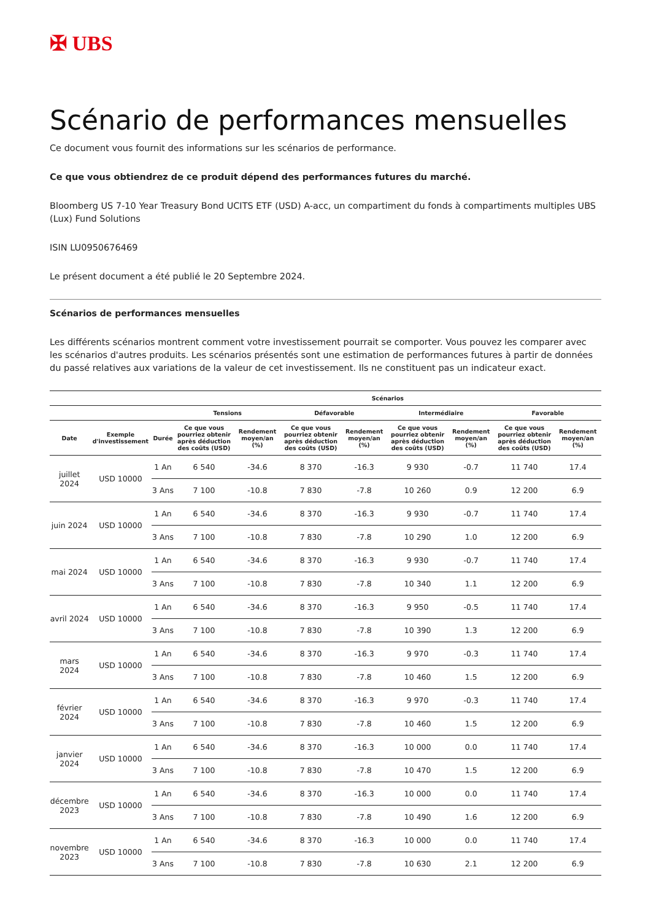✠ UBS
Scénario de performances mensuelles
Ce document vous fournit des informations sur les scénarios de performance.
Ce que vous obtiendrez de ce produit dépend des performances futures du marché.
Bloomberg US 7-10 Year Treasury Bond UCITS ETF (USD) A-acc, un compartiment du fonds à compartiments multiples UBS (Lux) Fund Solutions
ISIN LU0950676469
Le présent document a été publié le 20 Septembre 2024.
Scénarios de performances mensuelles
Les différents scénarios montrent comment votre investissement pourrait se comporter. Vous pouvez les comparer avec les scénarios d'autres produits. Les scénarios présentés sont une estimation de performances futures à partir de données du passé relatives aux variations de la valeur de cet investissement. Ils ne constituent pas un indicateur exact.
| | | | Scénarios | | | | | | | |
| --- | --- | --- | --- | --- | --- | --- | --- | --- | --- | --- |
| | | | Tensions | | Défavorable | | Intermédiaire | | Favorable | |
| Date | Exemple d'investissement | Durée | Ce que vous pourriez obtenir après déduction des coûts (USD) | Rendement moyen/an (%) | Ce que vous pourriez obtenir après déduction des coûts (USD) | Rendement moyen/an (%) | Ce que vous pourriez obtenir après déduction des coûts (USD) | Rendement moyen/an (%) | Ce que vous pourriez obtenir après déduction des coûts (USD) | Rendement moyen/an (%) |
| juillet 2024 | USD 10000 | 1 An | 6 540 | -34.6 | 8 370 | -16.3 | 9 930 | -0.7 | 11 740 | 17.4 |
| | | 3 Ans | 7 100 | -10.8 | 7 830 | -7.8 | 10 260 | 0.9 | 12 200 | 6.9 |
| juin 2024 | USD 10000 | 1 An | 6 540 | -34.6 | 8 370 | -16.3 | 9 930 | -0.7 | 11 740 | 17.4 |
| | | 3 Ans | 7 100 | -10.8 | 7 830 | -7.8 | 10 290 | 1.0 | 12 200 | 6.9 |
| mai 2024 | USD 10000 | 1 An | 6 540 | -34.6 | 8 370 | -16.3 | 9 930 | -0.7 | 11 740 | 17.4 |
| | | 3 Ans | 7 100 | -10.8 | 7 830 | -7.8 | 10 340 | 1.1 | 12 200 | 6.9 |
| avril 2024 | USD 10000 | 1 An | 6 540 | -34.6 | 8 370 | -16.3 | 9 950 | -0.5 | 11 740 | 17.4 |
| | | 3 Ans | 7 100 | -10.8 | 7 830 | -7.8 | 10 390 | 1.3 | 12 200 | 6.9 |
| mars 2024 | USD 10000 | 1 An | 6 540 | -34.6 | 8 370 | -16.3 | 9 970 | -0.3 | 11 740 | 17.4 |
| | | 3 Ans | 7 100 | -10.8 | 7 830 | -7.8 | 10 460 | 1.5 | 12 200 | 6.9 |
| février 2024 | USD 10000 | 1 An | 6 540 | -34.6 | 8 370 | -16.3 | 9 970 | -0.3 | 11 740 | 17.4 |
| | | 3 Ans | 7 100 | -10.8 | 7 830 | -7.8 | 10 460 | 1.5 | 12 200 | 6.9 |
| janvier 2024 | USD 10000 | 1 An | 6 540 | -34.6 | 8 370 | -16.3 | 10 000 | 0.0 | 11 740 | 17.4 |
| | | 3 Ans | 7 100 | -10.8 | 7 830 | -7.8 | 10 470 | 1.5 | 12 200 | 6.9 |
| décembre 2023 | USD 10000 | 1 An | 6 540 | -34.6 | 8 370 | -16.3 | 10 000 | 0.0 | 11 740 | 17.4 |
| | | 3 Ans | 7 100 | -10.8 | 7 830 | -7.8 | 10 490 | 1.6 | 12 200 | 6.9 |
| novembre 2023 | USD 10000 | 1 An | 6 540 | -34.6 | 8 370 | -16.3 | 10 000 | 0.0 | 11 740 | 17.4 |
| | | 3 Ans | 7 100 | -10.8 | 7 830 | -7.8 | 10 630 | 2.1 | 12 200 | 6.9 |